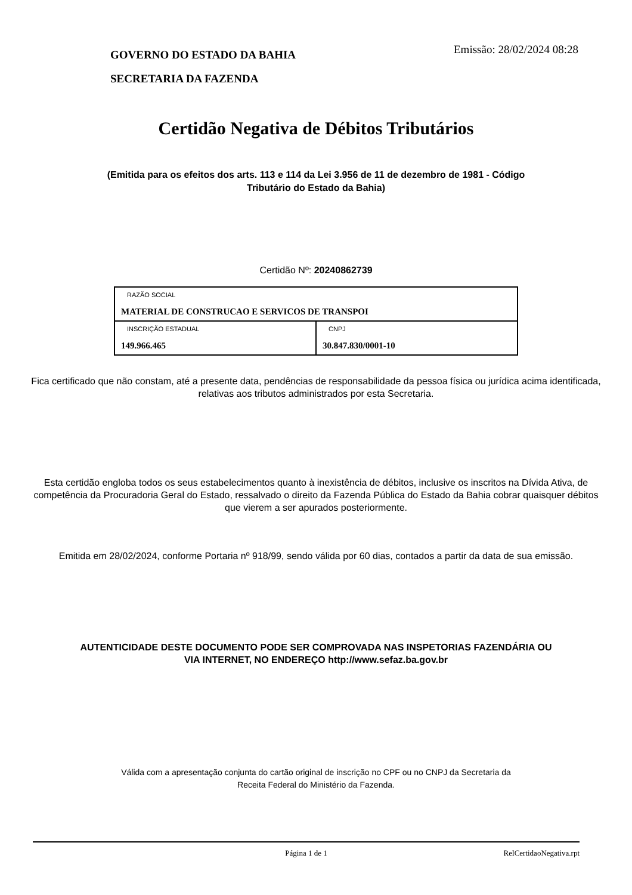GOVERNO DO ESTADO DA BAHIA
SECRETARIA DA FAZENDA
Emissão: 28/02/2024 08:28
Certidão Negativa de Débitos Tributários
(Emitida para os efeitos dos arts. 113 e 114 da Lei 3.956 de 11 de dezembro de 1981 - Código Tributário do Estado da Bahia)
Certidão Nº: 20240862739
| RAZÃO SOCIAL MATERIAL DE CONSTRUCAO E SERVICOS DE TRANSPOI | |
| INSCRIÇÃO ESTADUAL 149.966.465 | CNPJ 30.847.830/0001-10 |
Fica certificado que não constam, até a presente data, pendências de responsabilidade da pessoa física ou jurídica acima identificada, relativas aos tributos administrados por esta Secretaria.
Esta certidão engloba todos os seus estabelecimentos quanto à inexistência de débitos, inclusive os inscritos na Dívida Ativa, de competência da Procuradoria Geral do Estado, ressalvado o direito da Fazenda Pública do Estado da Bahia cobrar quaisquer débitos que vierem a ser apurados posteriormente.
Emitida em 28/02/2024, conforme Portaria nº 918/99, sendo válida por 60 dias, contados a partir da data de sua emissão.
AUTENTICIDADE DESTE DOCUMENTO PODE SER COMPROVADA NAS INSPETORIAS FAZENDÁRIA OU VIA INTERNET, NO ENDEREÇO http://www.sefaz.ba.gov.br
Válida com a apresentação conjunta do cartão original de inscrição no CPF ou no CNPJ da Secretaria da Receita Federal do Ministério da Fazenda.
Página 1 de 1 RelCertidaoNegativa.rpt